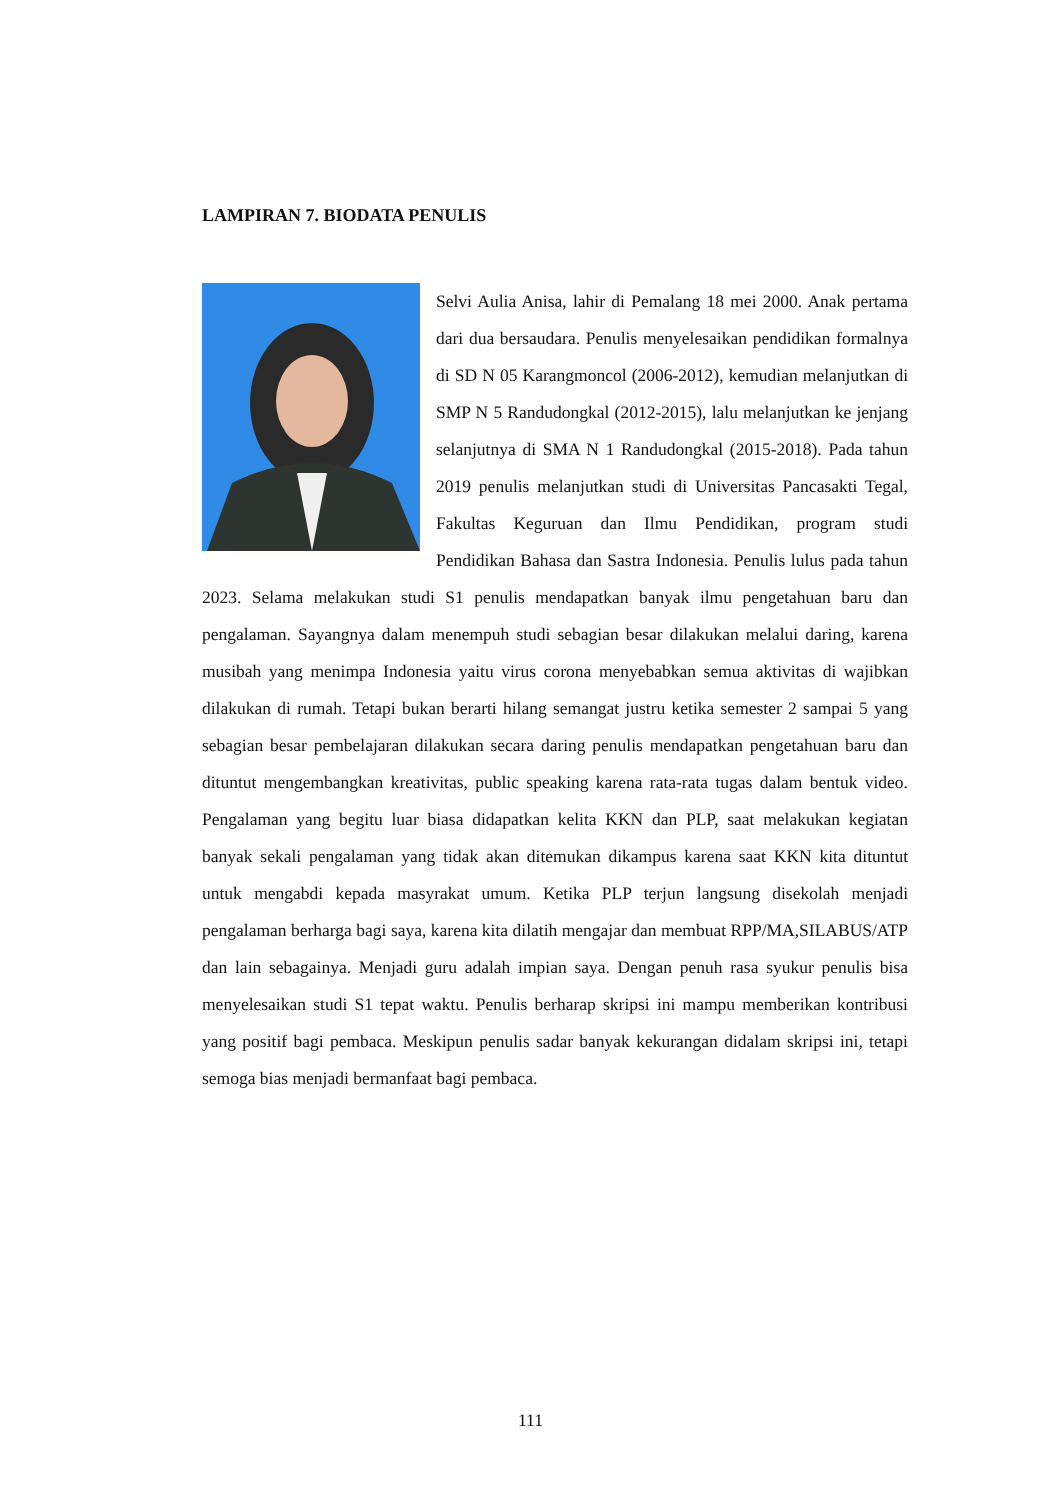LAMPIRAN 7. BIODATA PENULIS
Selvi Aulia Anisa, lahir di Pemalang 18 mei 2000. Anak pertama dari dua bersaudara. Penulis menyelesaikan pendidikan formalnya di SD N 05 Karangmoncol (2006-2012), kemudian melanjutkan di SMP N 5 Randudongkal (2012-2015), lalu melanjutkan ke jenjang selanjutnya di SMA N 1 Randudongkal (2015-2018). Pada tahun 2019 penulis melanjutkan studi di Universitas Pancasakti Tegal, Fakultas Keguruan dan Ilmu Pendidikan, program studi Pendidikan Bahasa dan Sastra Indonesia. Penulis lulus pada tahun 2023. Selama melakukan studi S1 penulis mendapatkan banyak ilmu pengetahuan baru dan pengalaman. Sayangnya dalam menempuh studi sebagian besar dilakukan melalui daring, karena musibah yang menimpa Indonesia yaitu virus corona menyebabkan semua aktivitas di wajibkan dilakukan di rumah. Tetapi bukan berarti hilang semangat justru ketika semester 2 sampai 5 yang sebagian besar pembelajaran dilakukan secara daring penulis mendapatkan pengetahuan baru dan dituntut mengembangkan kreativitas, public speaking karena rata-rata tugas dalam bentuk video. Pengalaman yang begitu luar biasa didapatkan kelita KKN dan PLP, saat melakukan kegiatan banyak sekali pengalaman yang tidak akan ditemukan dikampus karena saat KKN kita dituntut untuk mengabdi kepada masyrakat umum. Ketika PLP terjun langsung disekolah menjadi pengalaman berharga bagi saya, karena kita dilatih mengajar dan membuat RPP/MA,SILABUS/ATP dan lain sebagainya. Menjadi guru adalah impian saya. Dengan penuh rasa syukur penulis bisa menyelesaikan studi S1 tepat waktu. Penulis berharap skripsi ini mampu memberikan kontribusi yang positif bagi pembaca. Meskipun penulis sadar banyak kekurangan didalam skripsi ini, tetapi semoga bias menjadi bermanfaat bagi pembaca.
111